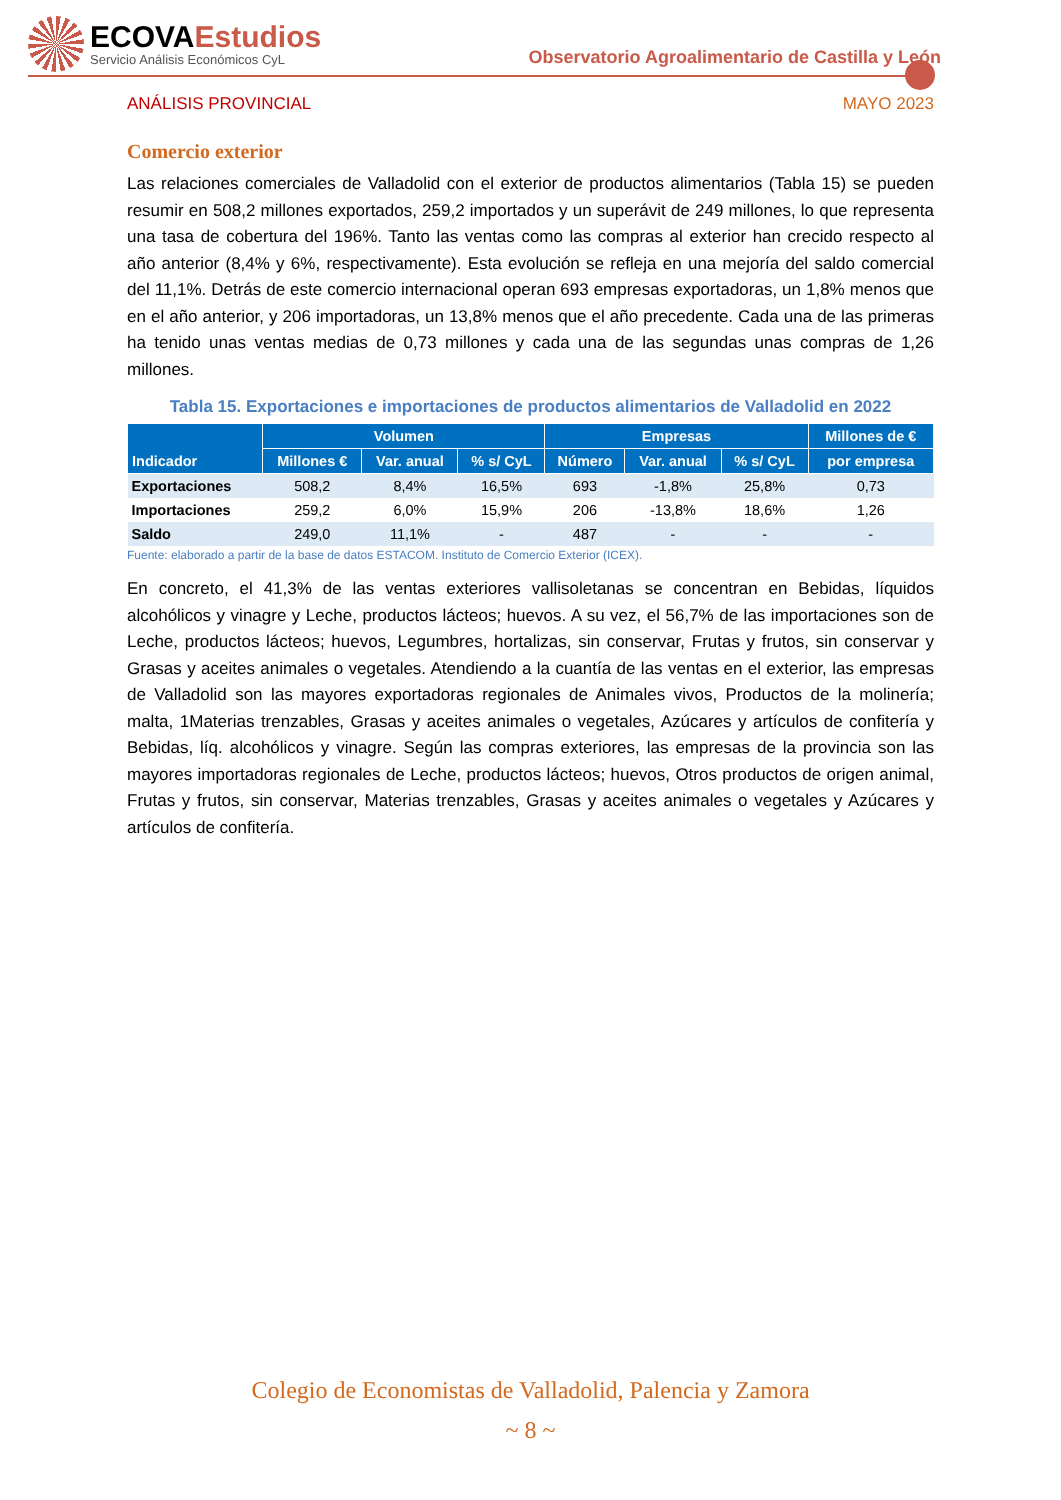ECOVAEstudios
Servicio Análisis Económicos CyL
Observatorio Agroalimentario de Castilla y León
ANÁLISIS PROVINCIAL MAYO 2023
Comercio exterior
Las relaciones comerciales de Valladolid con el exterior de productos alimentarios (Tabla 15) se pueden resumir en 508,2 millones exportados, 259,2 importados y un superávit de 249 millones, lo que representa una tasa de cobertura del 196%. Tanto las ventas como las compras al exterior han crecido respecto al año anterior (8,4% y 6%, respectivamente). Esta evolución se refleja en una mejoría del saldo comercial del 11,1%. Detrás de este comercio internacional operan 693 empresas exportadoras, un 1,8% menos que en el año anterior, y 206 importadoras, un 13,8% menos que el año precedente. Cada una de las primeras ha tenido unas ventas medias de 0,73 millones y cada una de las segundas unas compras de 1,26 millones.
Tabla 15. Exportaciones e importaciones de productos alimentarios de Valladolid en 2022
| Indicador | Volumen | | | Empresas | | | Millones de € |
| --- | --- | --- | --- | --- | --- | --- | --- |
| | Millones € | Var. anual | % s/ CyL | Número | Var. anual | % s/ CyL | por empresa |
| Exportaciones | 508,2 | 8,4% | 16,5% | 693 | -1,8% | 25,8% | 0,73 |
| Importaciones | 259,2 | 6,0% | 15,9% | 206 | -13,8% | 18,6% | 1,26 |
| Saldo | 249,0 | 11,1% | - | 487 | - | - | - |
Fuente: elaborado a partir de la base de datos ESTACOM. Instituto de Comercio Exterior (ICEX).
En concreto, el 41,3% de las ventas exteriores vallisoletanas se concentran en Bebidas, líquidos alcohólicos y vinagre y Leche, productos lácteos; huevos. A su vez, el 56,7% de las importaciones son de Leche, productos lácteos; huevos, Legumbres, hortalizas, sin conservar, Frutas y frutos, sin conservar y Grasas y aceites animales o vegetales. Atendiendo a la cuantía de las ventas en el exterior, las empresas de Valladolid son las mayores exportadoras regionales de Animales vivos, Productos de la molinería; malta, 1Materias trenzables, Grasas y aceites animales o vegetales, Azúcares y artículos de confitería y Bebidas, líq. alcohólicos y vinagre. Según las compras exteriores, las empresas de la provincia son las mayores importadoras regionales de Leche, productos lácteos; huevos, Otros productos de origen animal, Frutas y frutos, sin conservar, Materias trenzables, Grasas y aceites animales o vegetales y Azúcares y artículos de confitería.
Colegio de Economistas de Valladolid, Palencia y Zamora
~ 8 ~